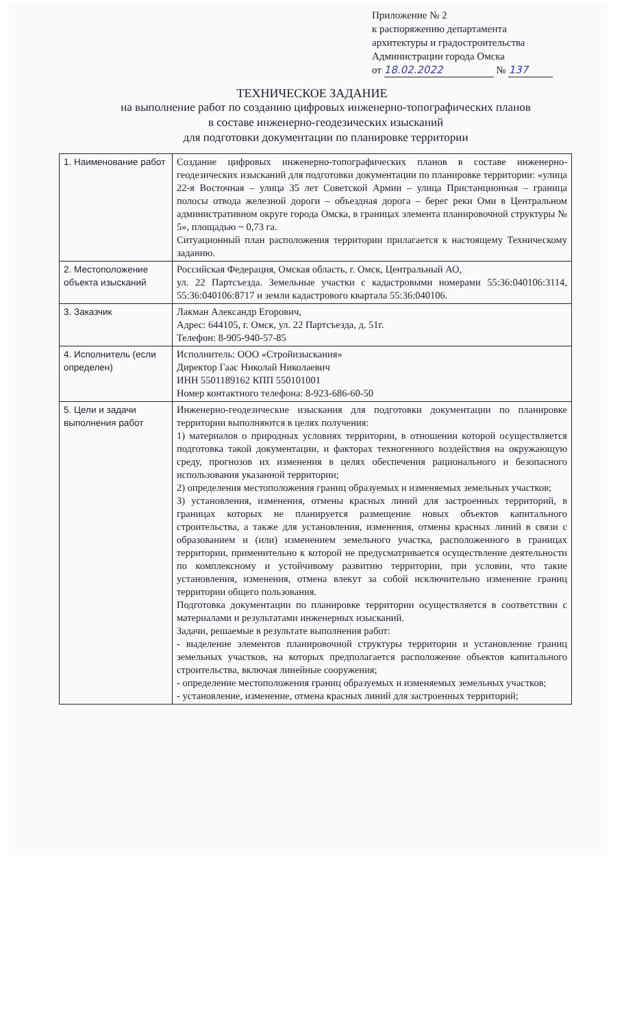Приложение № 2
к распоряжению департамента
архитектуры и градостроительства
Администрации города Омска
от 18.02.2022 № 137
ТЕХНИЧЕСКОЕ ЗАДАНИЕ
на выполнение работ по созданию цифровых инженерно-топографических планов
в составе инженерно-геодезических изысканий
для подготовки документации по планировке территории
| 1. Наименование работ | Создание цифровых инженерно-топографических планов в составе инженерно-геодезических изысканий для подготовки документации по планировке территории: «улица 22-я Восточная – улица 35 лет Советской Армии – улица Пристанционная – граница полосы отвода железной дороги – объездная дорога – берег реки Оми в Центральном административном округе города Омска, в границах элемента планировочной структуры № 5», площадью ~ 0,73 га. Ситуационный план расположения территории прилагается к настоящему Техническому заданию. |
| 2. Местоположение объекта изысканий | Российская Федерация, Омская область, г. Омск, Центральный АО, ул. 22 Партсъезда. Земельные участки с кадастровыми номерами 55:36:040106:3114, 55:36:040106:8717 и земли кадастрового квартала 55:36:040106. |
| 3. Заказчик | Лакман Александр Егорович, Адрес: 644105, г. Омск, ул. 22 Партсъезда, д. 51г. Телефон: 8-905-940-57-85 |
| 4. Исполнитель (если определен) | Исполнитель: ООО «Стройизыскания» Директор Гаас Николай Николаевич ИНН 5501189162 КПП 550101001 Номер контактного телефона: 8-923-686-60-50 |
| 5. Цели и задачи выполнения работ | Инженерно-геодезические изыскания для подготовки документации по планировке территории выполняются в целях получения: 1) материалов о природных условиях территории, в отношении которой осуществляется подготовка такой документации, и факторах техногенного воздействия на окружающую среду, прогнозов их изменения в целях обеспечения рационального и безопасного использования указанной территории; 2) определения местоположения границ образуемых и изменяемых земельных участков; 3) установления, изменения, отмены красных линий для застроенных территорий, в границах которых не планируется размещение новых объектов капитального строительства, а также для установления, изменения, отмены красных линий в связи с образованием и (или) изменением земельного участка, расположенного в границах территории, применительно к которой не предусматривается осуществление деятельности по комплексному и устойчивому развитию территории, при условии, что такие установления, изменения, отмена влекут за собой исключительно изменение границ территории общего пользования. Подготовка документации по планировке территории осуществляется в соответствии с материалами и результатами инженерных изысканий. Задачи, решаемые в результате выполнения работ: - выделение элементов планировочной структуры территории и установление границ земельных участков, на которых предполагается расположение объектов капитального строительства, включая линейные сооружения; - определение местоположения границ образуемых и изменяемых земельных участков; - установление, изменение, отмена красных линий для застроенных территорий; |